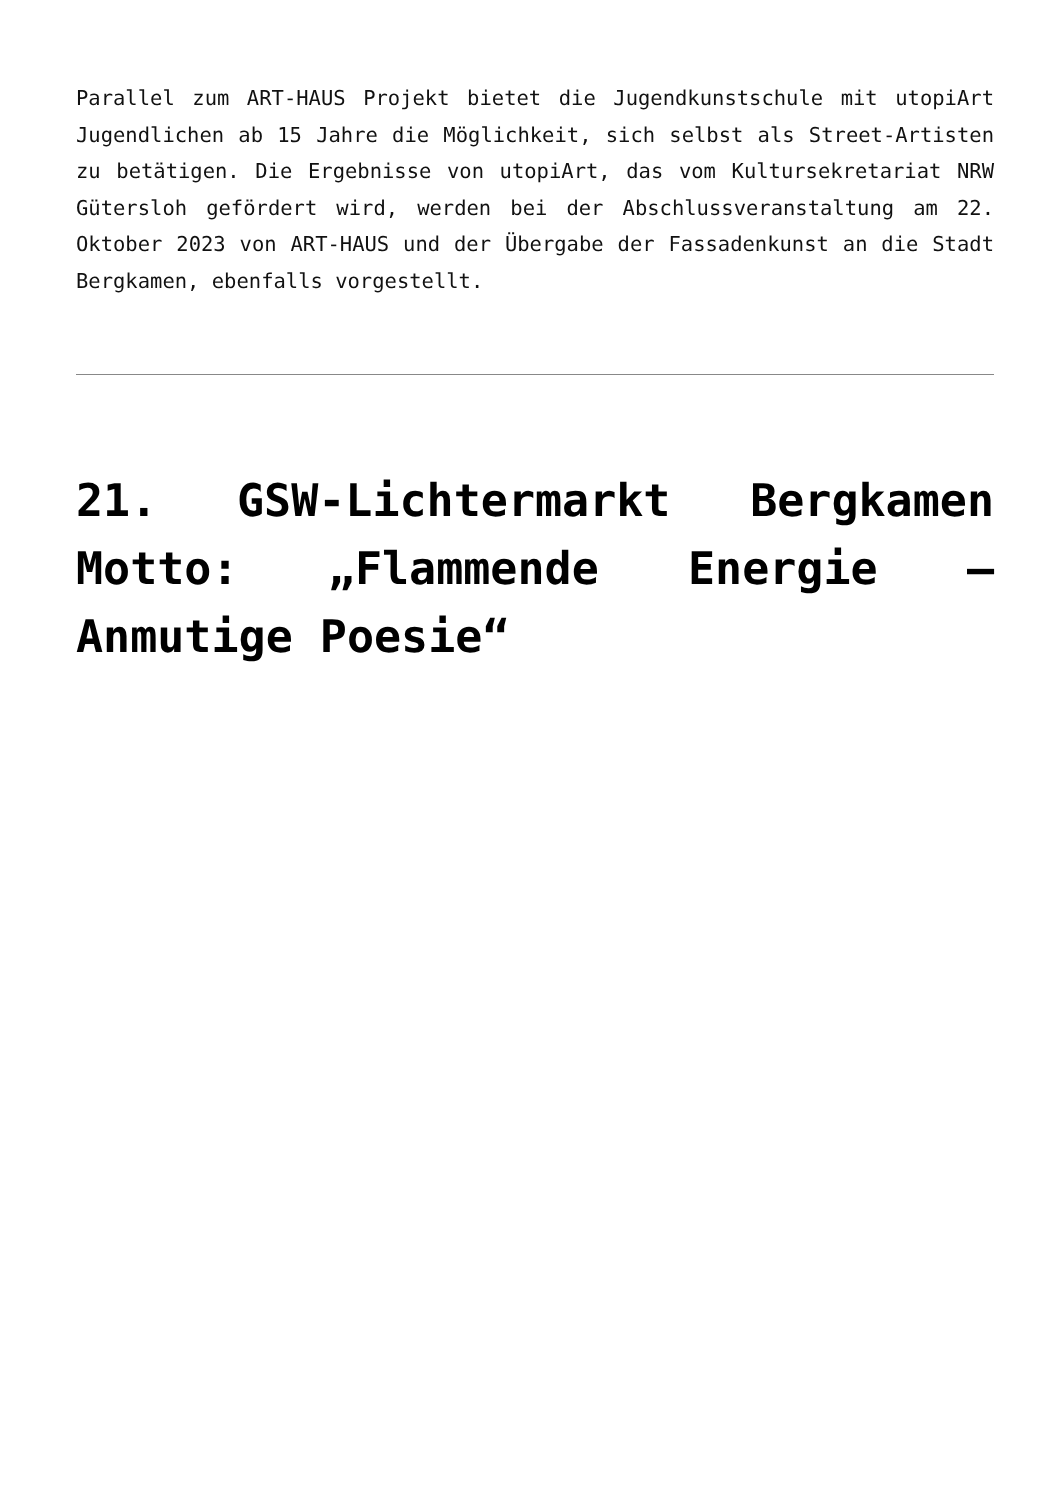Parallel zum ART-HAUS Projekt bietet die Jugendkunstschule mit utopiArt Jugendlichen ab 15 Jahre die Möglichkeit, sich selbst als Street-Artisten zu betätigen. Die Ergebnisse von utopiArt, das vom Kultursekretariat NRW Gütersloh gefördert wird, werden bei der Abschlussveranstaltung am 22. Oktober 2023 von ART-HAUS und der Übergabe der Fassadenkunst an die Stadt Bergkamen, ebenfalls vorgestellt.
21. GSW-Lichtermarkt Bergkamen Motto: „Flammende Energie – Anmutige Poesie“